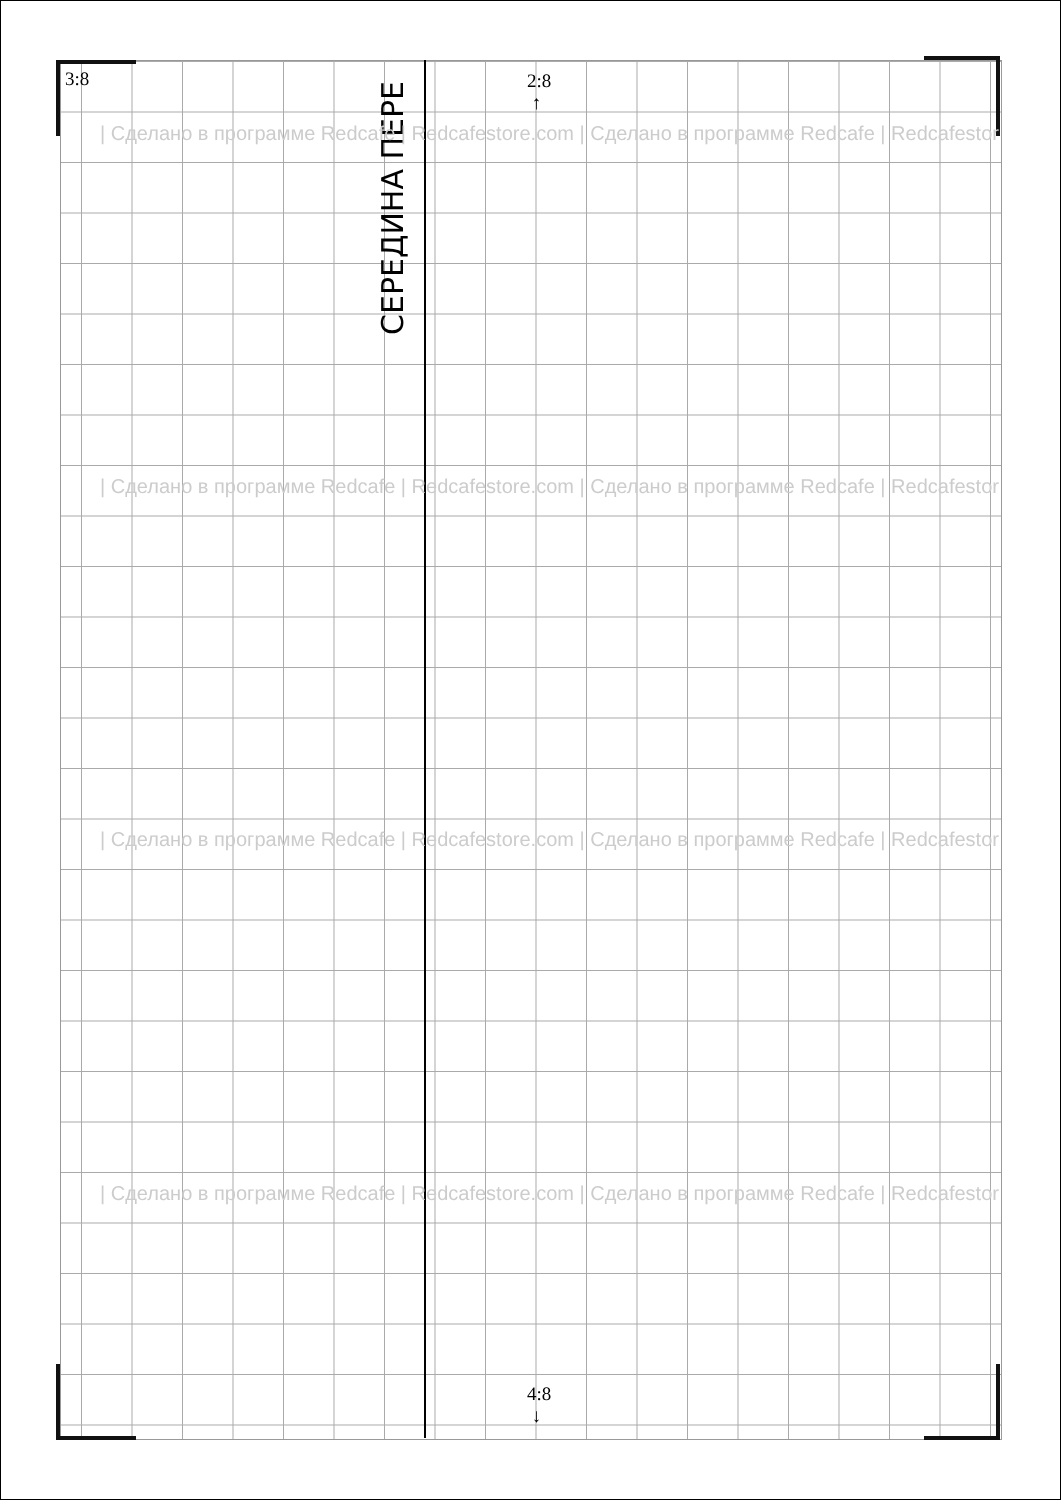3:8
2:8
↑
4:8
↓
СЕРЕДИНА ПЕРЕ
| Сделано в программе Redcafe | Redcafestore.com | Сделано в программе Redcafe | Redcafestor
| Сделано в программе Redcafe | Redcafestore.com | Сделано в программе Redcafe | Redcafestor
| Сделано в программе Redcafe | Redcafestore.com | Сделано в программе Redcafe | Redcafestor
| Сделано в программе Redcafe | Redcafestore.com | Сделано в программе Redcafe | Redcafestor